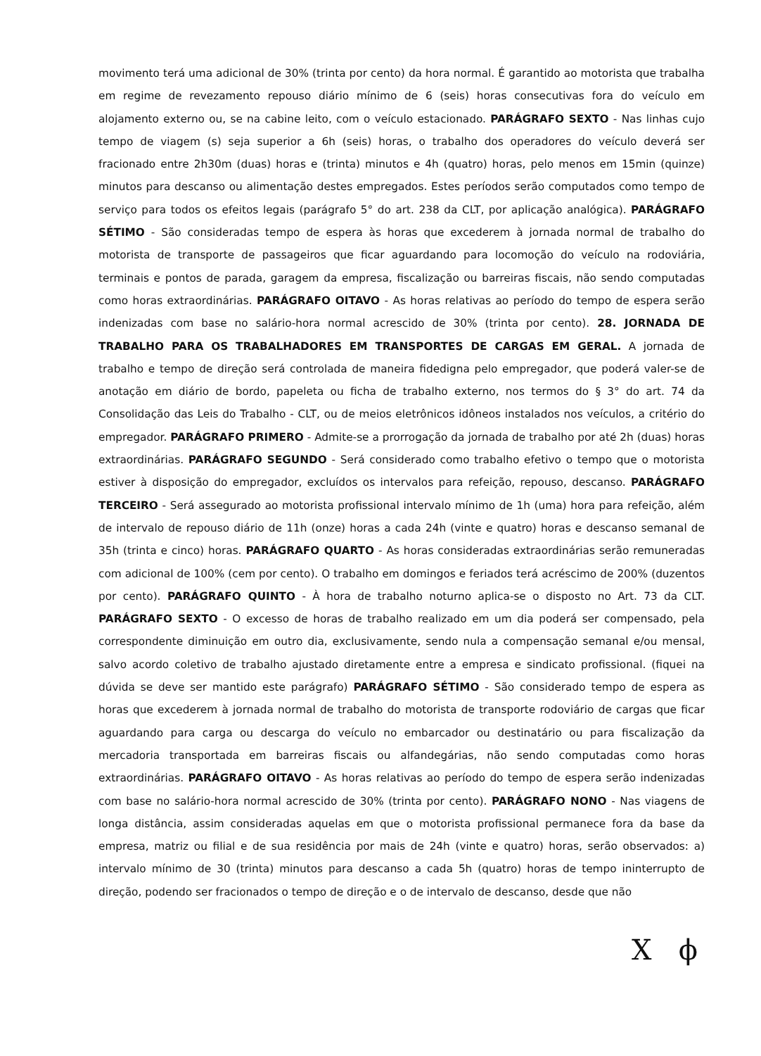movimento terá uma adicional de 30% (trinta por cento) da hora normal. É garantido ao motorista que trabalha em regime de revezamento repouso diário mínimo de 6 (seis) horas consecutivas fora do veículo em alojamento externo ou, se na cabine leito, com o veículo estacionado. PARÁGRAFO SEXTO - Nas linhas cujo tempo de viagem (s) seja superior a 6h (seis) horas, o trabalho dos operadores do veículo deverá ser fracionado entre 2h30m (duas) horas e (trinta) minutos e 4h (quatro) horas, pelo menos em 15min (quinze) minutos para descanso ou alimentação destes empregados. Estes períodos serão computados como tempo de serviço para todos os efeitos legais (parágrafo 5° do art. 238 da CLT, por aplicação analógica). PARÁGRAFO SÉTIMO - São consideradas tempo de espera às horas que excederem à jornada normal de trabalho do motorista de transporte de passageiros que ficar aguardando para locomoção do veículo na rodoviária, terminais e pontos de parada, garagem da empresa, fiscalização ou barreiras fiscais, não sendo computadas como horas extraordinárias. PARÁGRAFO OITAVO - As horas relativas ao período do tempo de espera serão indenizadas com base no salário-hora normal acrescido de 30% (trinta por cento). 28. JORNADA DE TRABALHO PARA OS TRABALHADORES EM TRANSPORTES DE CARGAS EM GERAL. A jornada de trabalho e tempo de direção será controlada de maneira fidedigna pelo empregador, que poderá valer-se de anotação em diário de bordo, papeleta ou ficha de trabalho externo, nos termos do § 3° do art. 74 da Consolidação das Leis do Trabalho - CLT, ou de meios eletrônicos idôneos instalados nos veículos, a critério do empregador. PARÁGRAFO PRIMERO - Admite-se a prorrogação da jornada de trabalho por até 2h (duas) horas extraordinárias. PARÁGRAFO SEGUNDO - Será considerado como trabalho efetivo o tempo que o motorista estiver à disposição do empregador, excluídos os intervalos para refeição, repouso, descanso. PARÁGRAFO TERCEIRO - Será assegurado ao motorista profissional intervalo mínimo de 1h (uma) hora para refeição, além de intervalo de repouso diário de 11h (onze) horas a cada 24h (vinte e quatro) horas e descanso semanal de 35h (trinta e cinco) horas. PARÁGRAFO QUARTO - As horas consideradas extraordinárias serão remuneradas com adicional de 100% (cem por cento). O trabalho em domingos e feriados terá acréscimo de 200% (duzentos por cento). PARÁGRAFO QUINTO - À hora de trabalho noturno aplica-se o disposto no Art. 73 da CLT. PARÁGRAFO SEXTO - O excesso de horas de trabalho realizado em um dia poderá ser compensado, pela correspondente diminuição em outro dia, exclusivamente, sendo nula a compensação semanal e/ou mensal, salvo acordo coletivo de trabalho ajustado diretamente entre a empresa e sindicato profissional. (fiquei na dúvida se deve ser mantido este parágrafo) PARÁGRAFO SÉTIMO - São considerado tempo de espera as horas que excederem à jornada normal de trabalho do motorista de transporte rodoviário de cargas que ficar aguardando para carga ou descarga do veículo no embarcador ou destinatário ou para fiscalização da mercadoria transportada em barreiras fiscais ou alfandegárias, não sendo computadas como horas extraordinárias. PARÁGRAFO OITAVO - As horas relativas ao período do tempo de espera serão indenizadas com base no salário-hora normal acrescido de 30% (trinta por cento). PARÁGRAFO NONO - Nas viagens de longa distância, assim consideradas aquelas em que o motorista profissional permanece fora da base da empresa, matriz ou filial e de sua residência por mais de 24h (vinte e quatro) horas, serão observados: a) intervalo mínimo de 30 (trinta) minutos para descanso a cada 5h (quatro) horas de tempo ininterrupto de direção, podendo ser fracionados o tempo de direção e o de intervalo de descanso, desde que não
X ϕ